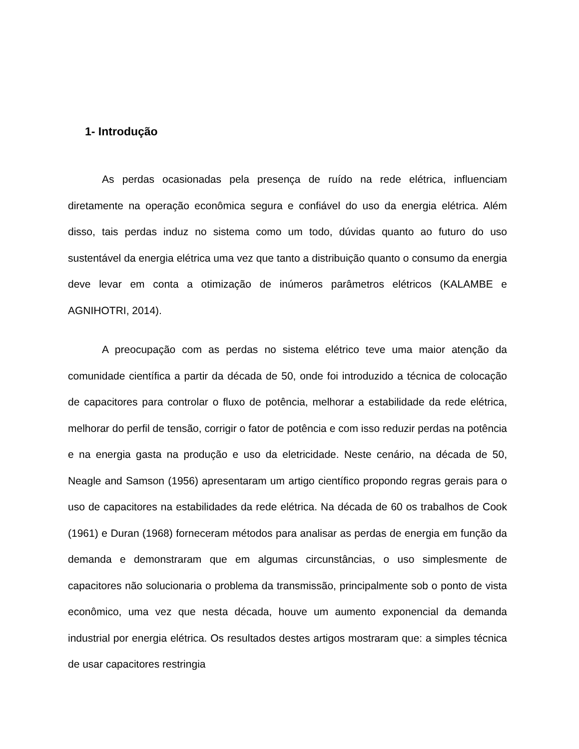1- Introdução
As perdas ocasionadas pela presença de ruído na rede elétrica, influenciam diretamente na operação econômica segura e confiável do uso da energia elétrica. Além disso, tais perdas induz no sistema como um todo, dúvidas quanto ao futuro do uso sustentável da energia elétrica uma vez que tanto a distribuição quanto o consumo da energia deve levar em conta a otimização de inúmeros parâmetros elétricos (KALAMBE e AGNIHOTRI, 2014).
A preocupação com as perdas no sistema elétrico teve uma maior atenção da comunidade científica a partir da década de 50, onde foi introduzido a técnica de colocação de capacitores para controlar o fluxo de potência, melhorar a estabilidade da rede elétrica, melhorar do perfil de tensão, corrigir o fator de potência e com isso reduzir perdas na potência e na energia gasta na produção e uso da eletricidade. Neste cenário, na década de 50, Neagle and Samson (1956) apresentaram um artigo científico propondo regras gerais para o uso de capacitores na estabilidades da rede elétrica. Na década de 60 os trabalhos de Cook (1961) e Duran (1968) forneceram métodos para analisar as perdas de energia em função da demanda e demonstraram que em algumas circunstâncias, o uso simplesmente de capacitores não solucionaria o problema da transmissão, principalmente sob o ponto de vista econômico, uma vez que nesta década, houve um aumento exponencial da demanda industrial por energia elétrica. Os resultados destes artigos mostraram que: a simples técnica de usar capacitores restringia